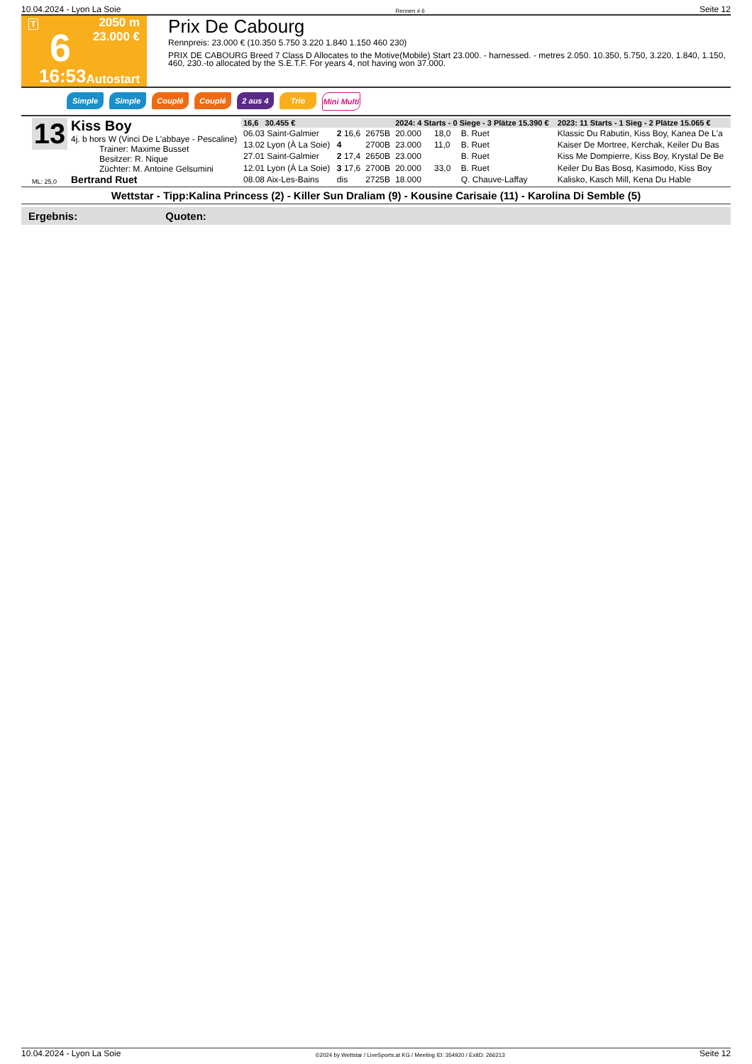10.04.2024 - Lyon La Soie Rennen # 6 Seite 12
T
6
16:53
2050 m
23.000 €
Autostart
Prix De Cabourg
Rennpreis: 23.000 € (10.350 5.750 3.220 1.840 1.150 460 230)
PRIX DE CABOURG Breed 7 Class D Allocates to the Motive(Mobile) Start 23.000. - harnessed. - metres 2.050. 10.350, 5.750, 3.220, 1.840, 1.150, 460, 230.-to allocated by the S.E.T.F. For years 4, not having won 37.000.
Simple Simple Couplé Couplé 2 aus 4 Trio Mini Multi
13
ML: 25,0
Kiss Boy
4j. b hors W (Vinci De L'abbaye - Pescaline)
Trainer: Maxime Busset
Besitzer: R. Nique
Züchter: M. Antoine Gelsumini
Bertrand Ruet
| 16,6 30.455 € | | | 2024: 4 Starts - 0 Siege - 3 Plätze 15.390 € | | | | 2023: 11 Starts - 1 Sieg - 2 Plätze 15.065 € |
| 06.03 Saint-Galmier | 2 16,6 | 2675B | 20.000 | 18,0 | B. Ruet | | Klassic Du Rabutin, Kiss Boy, Kanea De L'a |
| 13.02 Lyon (À La Soie) | 4 | 2700B | 23.000 | 11,0 | B. Ruet | | Kaiser De Mortree, Kerchak, Keiler Du Bas |
| 27.01 Saint-Galmier | 2 17,4 | 2650B | 23.000 | | B. Ruet | | Kiss Me Dompierre, Kiss Boy, Krystal De Be |
| 12.01 Lyon (À La Soie) | 3 17,6 | 2700B | 20.000 | 33,0 | B. Ruet | | Keiler Du Bas Bosq, Kasimodo, Kiss Boy |
| 08.08 Aix-Les-Bains | dis | 2725B | 18.000 | | Q. Chauve-Laffay | | Kalisko, Kasch Mill, Kena Du Hable |
Wettstar - Tipp:Kalina Princess (2) - Killer Sun Draliam (9) - Kousine Carisaie (11) - Karolina Di Semble (5)
Ergebnis: Quoten:
10.04.2024 - Lyon La Soie ©2024 by Wettstar / LiveSports.at KG / Meeting ID: 354920 / ExtID: 266213 Seite 12